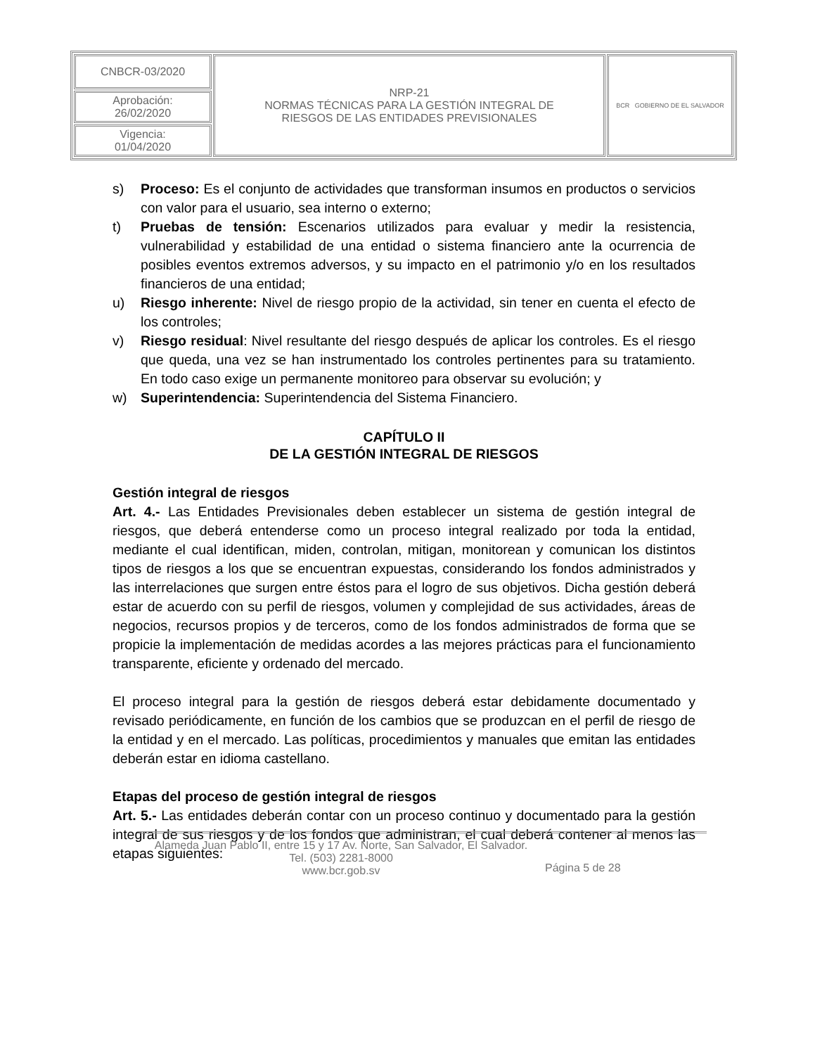| CNBCR-03/2020 | NRP-21 NORMAS TÉCNICAS PARA LA GESTIÓN INTEGRAL DE RIESGOS DE LAS ENTIDADES PREVISIONALES | BCR GOBIERNO DE EL SALVADOR |
| Aprobación: 26/02/2020 | | |
| Vigencia: 01/04/2020 | | |
s) Proceso: Es el conjunto de actividades que transforman insumos en productos o servicios con valor para el usuario, sea interno o externo;
t) Pruebas de tensión: Escenarios utilizados para evaluar y medir la resistencia, vulnerabilidad y estabilidad de una entidad o sistema financiero ante la ocurrencia de posibles eventos extremos adversos, y su impacto en el patrimonio y/o en los resultados financieros de una entidad;
u) Riesgo inherente: Nivel de riesgo propio de la actividad, sin tener en cuenta el efecto de los controles;
v) Riesgo residual: Nivel resultante del riesgo después de aplicar los controles. Es el riesgo que queda, una vez se han instrumentado los controles pertinentes para su tratamiento. En todo caso exige un permanente monitoreo para observar su evolución; y
w) Superintendencia: Superintendencia del Sistema Financiero.
CAPÍTULO II
DE LA GESTIÓN INTEGRAL DE RIESGOS
Gestión integral de riesgos
Art. 4.- Las Entidades Previsionales deben establecer un sistema de gestión integral de riesgos, que deberá entenderse como un proceso integral realizado por toda la entidad, mediante el cual identifican, miden, controlan, mitigan, monitorean y comunican los distintos tipos de riesgos a los que se encuentran expuestas, considerando los fondos administrados y las interrelaciones que surgen entre éstos para el logro de sus objetivos. Dicha gestión deberá estar de acuerdo con su perfil de riesgos, volumen y complejidad de sus actividades, áreas de negocios, recursos propios y de terceros, como de los fondos administrados de forma que se propicie la implementación de medidas acordes a las mejores prácticas para el funcionamiento transparente, eficiente y ordenado del mercado.
El proceso integral para la gestión de riesgos deberá estar debidamente documentado y revisado periódicamente, en función de los cambios que se produzcan en el perfil de riesgo de la entidad y en el mercado. Las políticas, procedimientos y manuales que emitan las entidades deberán estar en idioma castellano.
Etapas del proceso de gestión integral de riesgos
Art. 5.- Las entidades deberán contar con un proceso continuo y documentado para la gestión integral de sus riesgos y de los fondos que administran, el cual deberá contener al menos las etapas siguientes:
Alameda Juan Pablo II, entre 15 y 17 Av. Norte, San Salvador, El Salvador.
Tel. (503) 2281-8000
www.bcr.gob.sv
Página 5 de 28